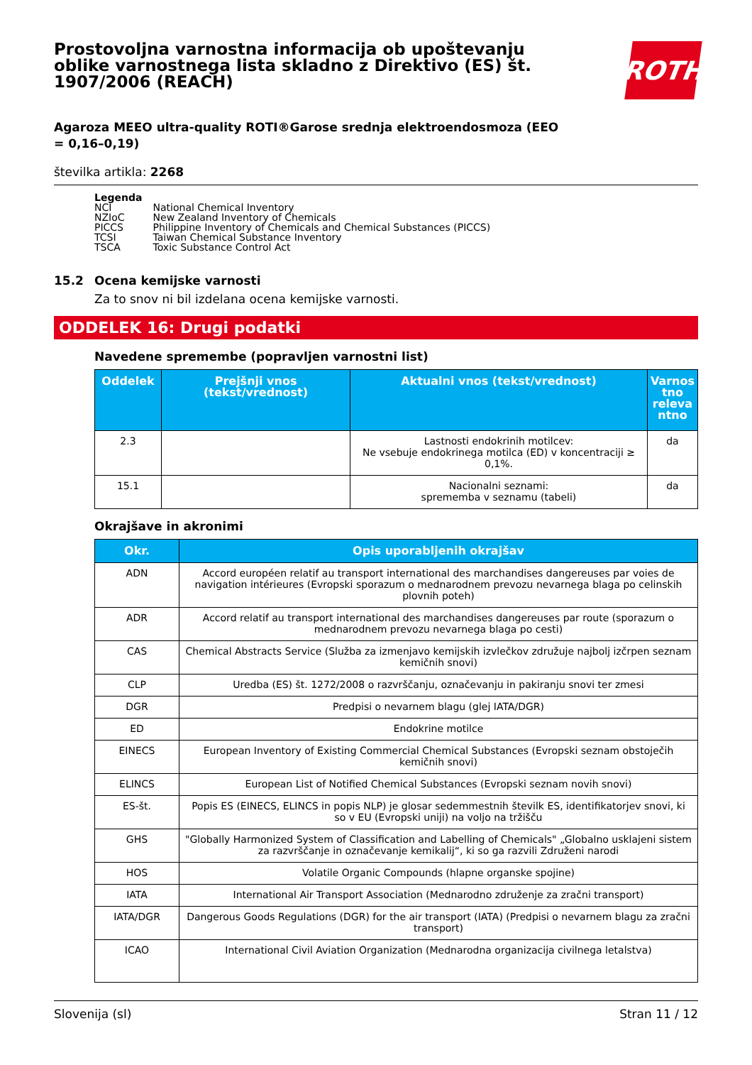Prostovoljna varnostna informacija ob upoštevanju oblike varnostnega lista skladno z Direktivo (ES) št. 1907/2006 (REACH)
ROTH
Agaroza MEEO ultra-quality ROTI®Garose srednja elektroendosmoza (EEO = 0,16–0,19)
številka artikla: 2268
Legenda
| NCI | National Chemical Inventory |
| NZIoC | New Zealand Inventory of Chemicals |
| PICCS | Philippine Inventory of Chemicals and Chemical Substances (PICCS) |
| TCSI | Taiwan Chemical Substance Inventory |
| TSCA | Toxic Substance Control Act |
15.2 Ocena kemijske varnosti
Za to snov ni bil izdelana ocena kemijske varnosti.
ODDELEK 16: Drugi podatki
Navedene spremembe (popravljen varnostni list)
| Oddelek | Prejšnji vnos (tekst/vrednost) | Aktualni vnos (tekst/vrednost) | Varnos tno releva ntno |
| --- | --- | --- | --- |
| 2.3 | | Lastnosti endokrinih motilcev: Ne vsebuje endokrinega motilca (ED) v koncentraciji ≥ 0,1%. | da |
| 15.1 | | Nacionalni seznami: sprememba v seznamu (tabeli) | da |
Okrajšave in akronimi
| Okr. | Opis uporabljenih okrajšav |
| --- | --- |
| ADN | Accord européen relatif au transport international des marchandises dangereuses par voies de navigation intérieures (Evropski sporazum o mednarodnem prevozu nevarnega blaga po celinskih plovnih poteh) |
| ADR | Accord relatif au transport international des marchandises dangereuses par route (sporazum o mednarodnem prevozu nevarnega blaga po cesti) |
| CAS | Chemical Abstracts Service (Služba za izmenjavo kemijskih izvlečkov združuje najbolj izčrpen seznam kemičnih snovi) |
| CLP | Uredba (ES) št. 1272/2008 o razvrščanju, označevanju in pakiranju snovi ter zmesi |
| DGR | Predpisi o nevarnem blagu (glej IATA/DGR) |
| ED | Endokrine motilce |
| EINECS | European Inventory of Existing Commercial Chemical Substances (Evropski seznam obstoječih kemičnih snovi) |
| ELINCS | European List of Notified Chemical Substances (Evropski seznam novih snovi) |
| ES-št. | Popis ES (EINECS, ELINCS in popis NLP) je glosar sedemmestnih številk ES, identifikatorjev snovi, ki so v EU (Evropski uniji) na voljo na tržišču |
| GHS | "Globally Harmonized System of Classification and Labelling of Chemicals" „Globalno usklajeni sistem za razvrščanje in označevanje kemikalij“, ki so ga razvili Združeni narodi |
| HOS | Volatile Organic Compounds (hlapne organske spojine) |
| IATA | International Air Transport Association (Mednarodno združenje za zračni transport) |
| IATA/DGR | Dangerous Goods Regulations (DGR) for the air transport (IATA) (Predpisi o nevarnem blagu za zračni transport) |
| ICAO | International Civil Aviation Organization (Mednarodna organizacija civilnega letalstva) |
Slovenija (sl) Stran 11 / 12